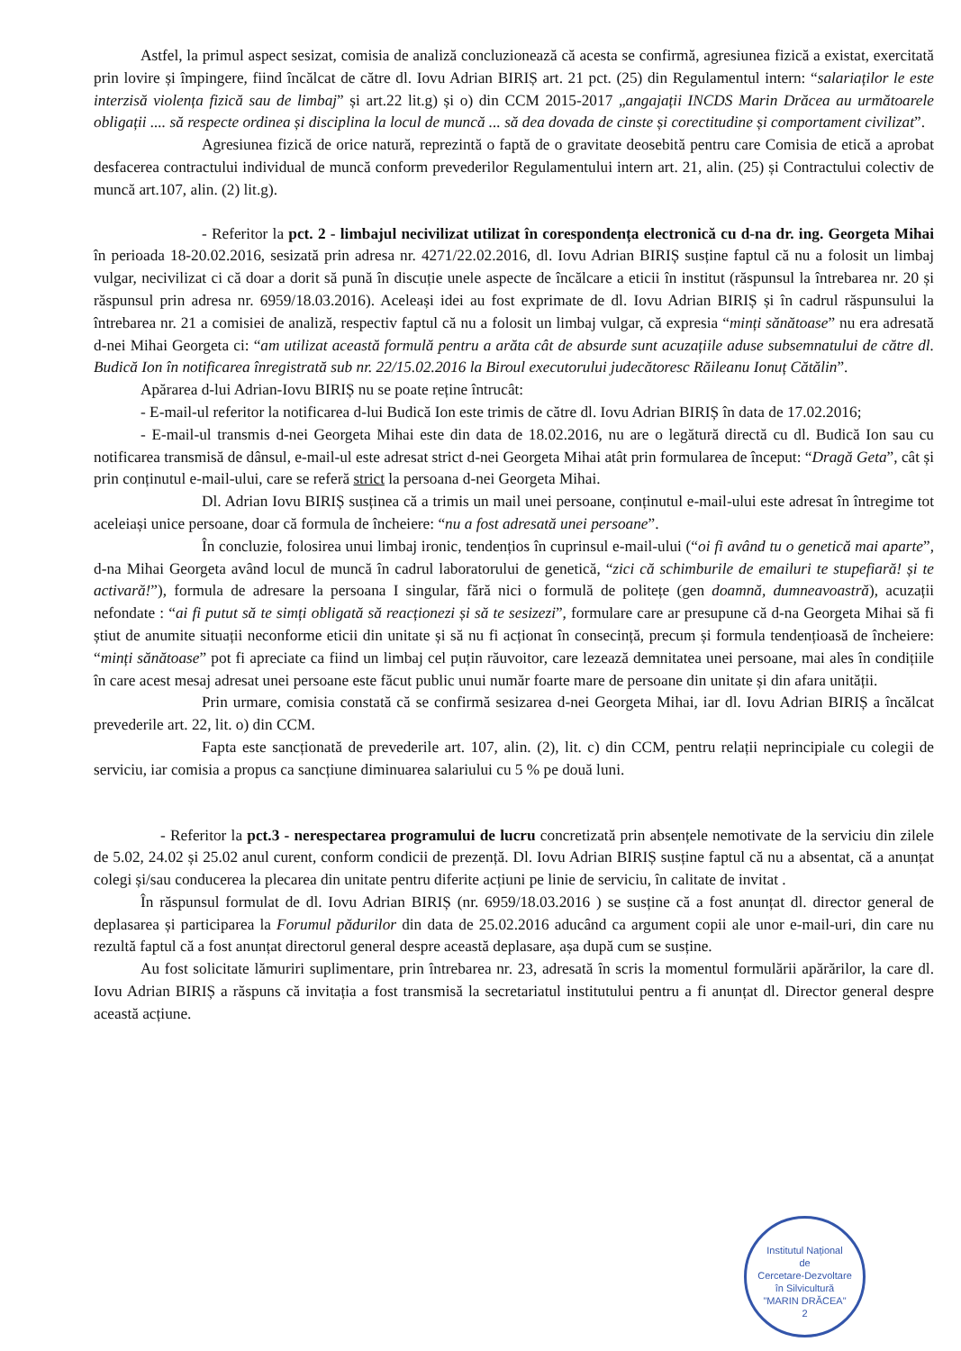Astfel, la primul aspect sesizat, comisia de analiză concluzionează că acesta se confirmă, agresiunea fizică a existat, exercitată prin lovire și împingere, fiind încălcat de către dl. Iovu Adrian BIRIȘ art. 21 pct. (25) din Regulamentul intern: “salariaților le este interzisă violența fizică sau de limbaj” și art.22 lit.g) și o) din CCM 2015-2017 „angajații INCDS Marin Drăcea au următoarele obligații .... să respecte ordinea și disciplina la locul de muncă ... să dea dovada de cinste și corectitudine și comportament civilizat”.
Agresiunea fizică de orice natură, reprezintă o faptă de o gravitate deosebită pentru care Comisia de etică a aprobat desfacerea contractului individual de muncă conform prevederilor Regulamentului intern art. 21, alin. (25) și Contractului colectiv de muncă art.107, alin. (2) lit.g).
- Referitor la pct. 2 - limbajul necivilizat utilizat în corespondența electronică cu d-na dr. ing. Georgeta Mihai în perioada 18-20.02.2016, sesizată prin adresa nr. 4271/22.02.2016, dl. Iovu Adrian BIRIȘ susține faptul că nu a folosit un limbaj vulgar, necivilizat ci că doar a dorit să pună în discuție unele aspecte de încălcare a eticii în institut (răspunsul la întrebarea nr. 20 și răspunsul prin adresa nr. 6959/18.03.2016). Aceleași idei au fost exprimate de dl. Iovu Adrian BIRIȘ și în cadrul răspunsului la întrebarea nr. 21 a comisiei de analiză, respectiv faptul că nu a folosit un limbaj vulgar, că expresia “minți sănătoase” nu era adresată d-nei Mihai Georgeta ci: “am utilizat această formulă pentru a arăta cât de absurde sunt acuzațiile aduse subsemnatului de către dl. Budică Ion în notificarea înregistrată sub nr. 22/15.02.2016 la Biroul executorului judecătoresc Răileanu Ionuț Cătălin”.
Apărarea d-lui Adrian-Iovu BIRIȘ nu se poate reține întrucât:
- E-mail-ul referitor la notificarea d-lui Budică Ion este trimis de către dl. Iovu Adrian BIRIȘ în data de 17.02.2016;
- E-mail-ul transmis d-nei Georgeta Mihai este din data de 18.02.2016, nu are o legătură directă cu dl. Budică Ion sau cu notificarea transmisă de dânsul, e-mail-ul este adresat strict d-nei Georgeta Mihai atât prin formularea de început: “Dragă Geta”, cât și prin conținutul e-mail-ului, care se referă strict la persoana d-nei Georgeta Mihai.
Dl. Adrian Iovu BIRIȘ susținea că a trimis un mail unei persoane, conținutul e-mail-ului este adresat în întregime tot aceleiași unice persoane, doar că formula de încheiere: “nu a fost adresată unei persoane”.
În concluzie, folosirea unui limbaj ironic, tendențios în cuprinsul e-mail-ului (“oi fi având tu o genetică mai aparte”, d-na Mihai Georgeta având locul de muncă în cadrul laboratorului de genetică, “zici că schimburile de emailuri te stupefiară! și te activară!”), formula de adresare la persoana I singular, fără nici o formulă de politețe (gen doamnă, dumneavoastră), acuzații nefondate : “ai fi putut să te simți obligată să reacționezi și să te sesizezi”, formulare care ar presupune că d-na Georgeta Mihai să fi știut de anumite situații neconforme eticii din unitate și să nu fi acționat în consecință, precum și formula tendențioasă de încheiere: “minți sănătoase” pot fi apreciate ca fiind un limbaj cel puțin răuvoitor, care lezează demnitatea unei persoane, mai ales în condițiile în care acest mesaj adresat unei persoane este făcut public unui număr foarte mare de persoane din unitate și din afara unității.
Prin urmare, comisia constată că se confirmă sesizarea d-nei Georgeta Mihai, iar dl. Iovu Adrian BIRIȘ a încălcat prevederile art. 22, lit. o) din CCM.
Fapta este sancționată de prevederile art. 107, alin. (2), lit. c) din CCM, pentru relații neprincipiale cu colegii de serviciu, iar comisia a propus ca sancțiune diminuarea salariului cu 5 % pe două luni.
- Referitor la pct.3 - nerespectarea programului de lucru concretizată prin absențele nemotivate de la serviciu din zilele de 5.02, 24.02 și 25.02 anul curent, conform condicii de prezență. Dl. Iovu Adrian BIRIȘ susține faptul că nu a absentat, că a anunțat colegi și/sau conducerea la plecarea din unitate pentru diferite acțiuni pe linie de serviciu, în calitate de invitat .
În răspunsul formulat de dl. Iovu Adrian BIRIȘ (nr. 6959/18.03.2016 ) se susține că a fost anunțat dl. director general de deplasarea și participarea la Forumul pădurilor din data de 25.02.2016 aducând ca argument copii ale unor e-mail-uri, din care nu rezultă faptul că a fost anunțat directorul general despre această deplasare, așa după cum se susține.
Au fost solicitate lămuriri suplimentare, prin întrebarea nr. 23, adresată în scris la momentul formulării apărărilor, la care dl. Iovu Adrian BIRIȘ a răspuns că invitația a fost transmisă la secretariatul institutului pentru a fi anunțat dl. Director general despre această acțiune.
Institutul Național
de
Cercetare-Dezvoltare
în Silvicultură
"MARIN DRĂCEA"
2